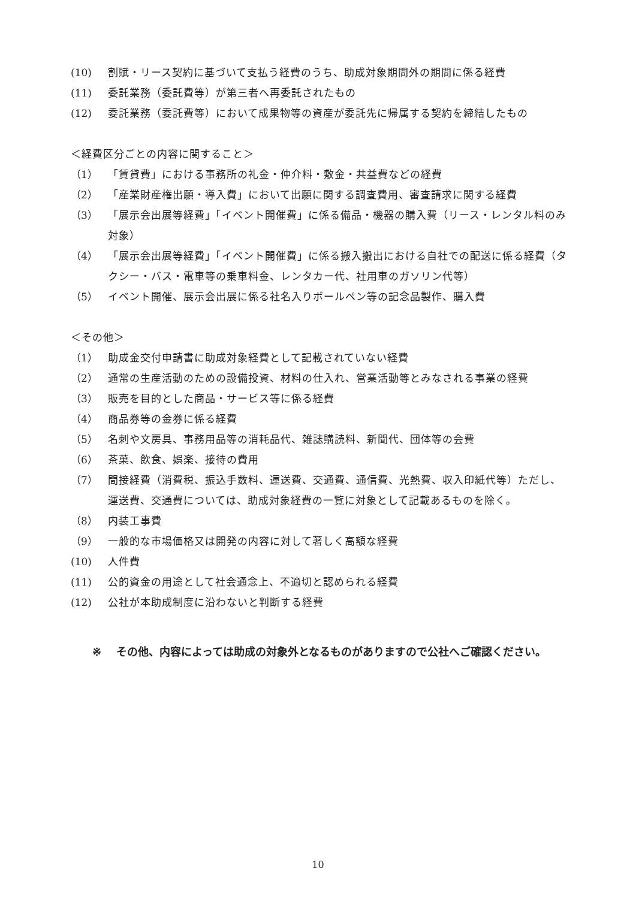(10) 割賦・リース契約に基づいて支払う経費のうち、助成対象期間外の期間に係る経費
(11) 委託業務（委託費等）が第三者へ再委託されたもの
(12) 委託業務（委託費等）において成果物等の資産が委託先に帰属する契約を締結したもの
＜経費区分ごとの内容に関すること＞
（1） 「賃貸費」における事務所の礼金・仲介料・敷金・共益費などの経費
（2） 「産業財産権出願・導入費」において出願に関する調査費用、審査請求に関する経費
（3） 「展示会出展等経費」「イベント開催費」に係る備品・機器の購入費（リース・レンタル料のみ対象）
（4） 「展示会出展等経費」「イベント開催費」に係る搬入搬出における自社での配送に係る経費（タクシー・バス・電車等の乗車料金、レンタカー代、社用車のガソリン代等）
（5） イベント開催、展示会出展に係る社名入りボールペン等の記念品製作、購入費
＜その他＞
（1） 助成金交付申請書に助成対象経費として記載されていない経費
（2） 通常の生産活動のための設備投資、材料の仕入れ、営業活動等とみなされる事業の経費
（3） 販売を目的とした商品・サービス等に係る経費
（4） 商品券等の金券に係る経費
（5） 名刺や文房具、事務用品等の消耗品代、雑誌購読料、新聞代、団体等の会費
（6） 茶菓、飲食、娯楽、接待の費用
（7） 間接経費（消費税、振込手数料、運送費、交通費、通信費、光熱費、収入印紙代等）ただし、運送費、交通費については、助成対象経費の一覧に対象として記載あるものを除く。
（8） 内装工事費
（9） 一般的な市場価格又は開発の内容に対して著しく高額な経費
(10) 人件費
(11) 公的資金の用途として社会通念上、不適切と認められる経費
(12) 公社が本助成制度に沿わないと判断する経費
※ その他、内容によっては助成の対象外となるものがありますので公社へご確認ください。
10